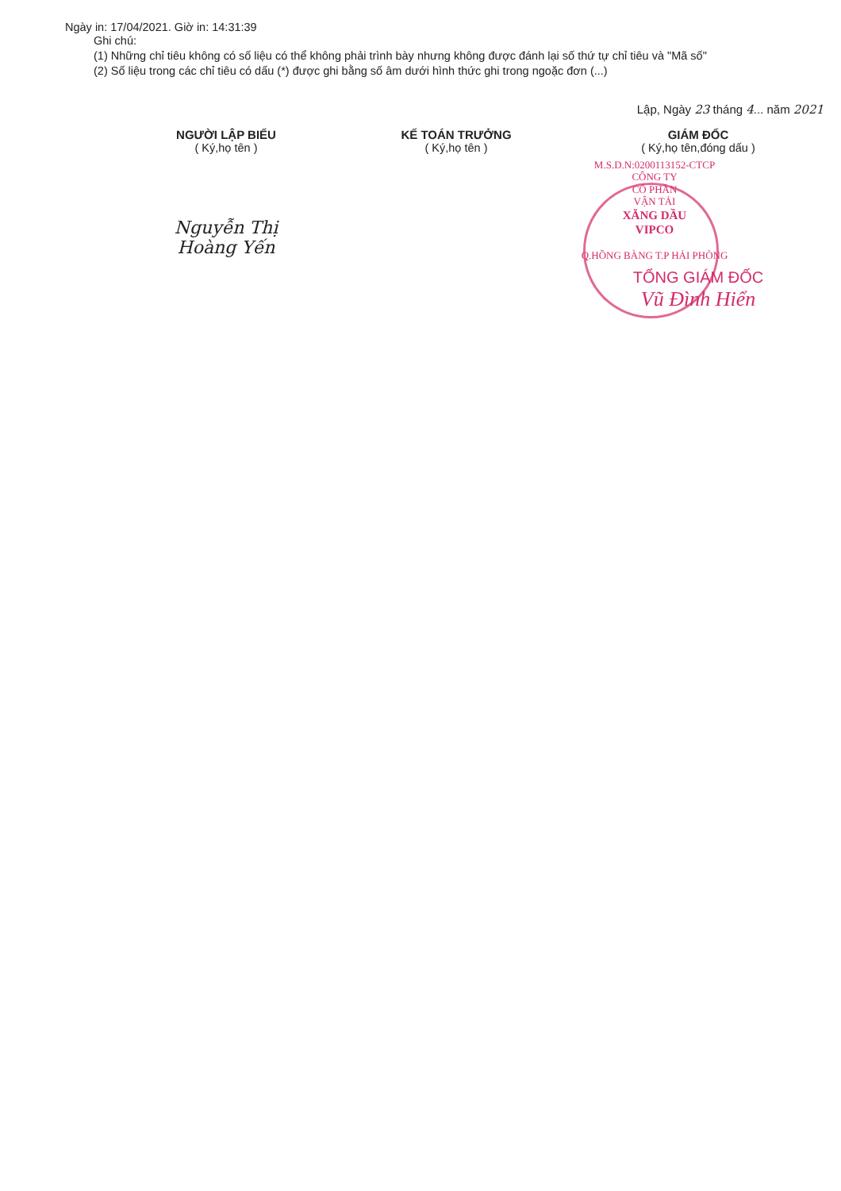Ngày in: 17/04/2021. Giờ in: 14:31:39
Ghi chú:
(1) Những chỉ tiêu không có số liệu có thể không phải trình bày nhưng không được đánh lại số thứ tự chỉ tiêu và "Mã số"
(2) Số liệu trong các chỉ tiêu có dấu (*) được ghi bằng số âm dưới hình thức ghi trong ngoặc đơn (...)
Lập, Ngày 23 tháng 4... năm 2021
NGƯỜI LẬP BIỂU
( Ký,họ tên )
Nguyễn Thị Hoàng Yến
KẾ TOÁN TRƯỞNG
( Ký,họ tên )
GIÁM ĐỐC
( Ký,họ tên,đóng dấu )
M.S.D.N:0200113152-CTCP
CÔNG TY
CỔ PHẦN
VẬN TẢI
XĂNG DẦU
VIPCO
Q.HỒNG BÀNG T.P HẢI PHÒNG
TỔNG GIÁM ĐỐC
Vũ Đình Hiển